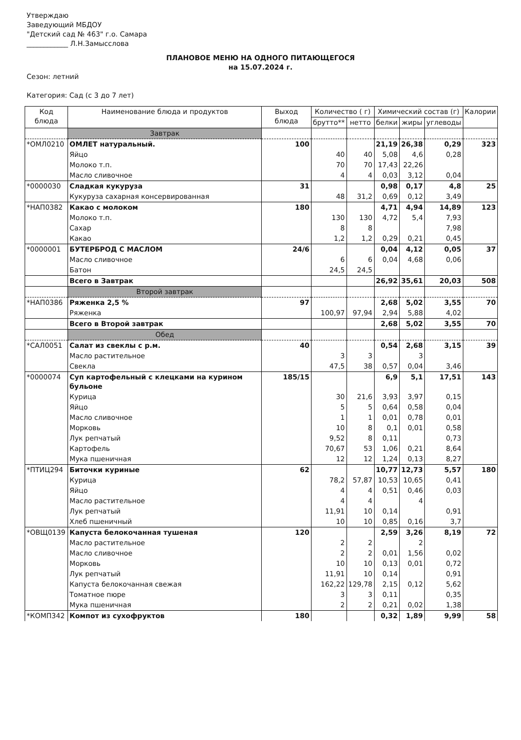Утверждаю
Заведующий МБДОУ
"Детский сад № 463" г.о. Самара
____________ Л.Н.Замысслова
ПЛАНОВОЕ МЕНЮ НА ОДНОГО ПИТАЮЩЕГОСЯ
на 15.07.2024 г.
Сезон: летний
Категория: Сад (с 3 до 7 лет)
| Код блюда | Наименование блюда и продуктов | Выход блюда | Количество ( г) | | Химический состав (г) | | | Калории |
| --- | --- | --- | --- | --- | --- | --- | --- | --- |
| | | | брутто** | нетто | белки | жиры | углеводы | |
| | Завтрак | | | | | | | |
| *ОМЛ0210 | ОМЛЕТ натуральный. | 100 | | | 21,19 | 26,38 | 0,29 | 323 |
| | Яйцо | | 40 | 40 | 5,08 | 4,6 | 0,28 | |
| | Молоко т.п. | | 70 | 70 | 17,43 | 22,26 | | |
| | Масло сливочное | | 4 | 4 | 0,03 | 3,12 | 0,04 | |
| *0000030 | Сладкая кукуруза | 31 | | | 0,98 | 0,17 | 4,8 | 25 |
| | Кукуруза сахарная консервированная | | 48 | 31,2 | 0,69 | 0,12 | 3,49 | |
| *НАП0382 | Какао с молоком | 180 | | | 4,71 | 4,94 | 14,89 | 123 |
| | Молоко т.п. | | 130 | 130 | 4,72 | 5,4 | 7,93 | |
| | Сахар | | 8 | 8 | | | 7,98 | |
| | Какао | | 1,2 | 1,2 | 0,29 | 0,21 | 0,45 | |
| *0000001 | БУТЕРБРОД С МАСЛОМ | 24/6 | | | 0,04 | 4,12 | 0,05 | 37 |
| | Масло сливочное | | 6 | 6 | 0,04 | 4,68 | 0,06 | |
| | Батон | | 24,5 | 24,5 | | | | |
| | Всего в Завтрак | | | | 26,92 | 35,61 | 20,03 | 508 |
| | Второй завтрак | | | | | | | |
| *НАП0386 | Ряженка 2,5 % | 97 | | | 2,68 | 5,02 | 3,55 | 70 |
| | Ряженка | | 100,97 | 97,94 | 2,94 | 5,88 | 4,02 | |
| | Всего в Второй завтрак | | | | 2,68 | 5,02 | 3,55 | 70 |
| | Обед | | | | | | | |
| *САЛ0051 | Салат из свеклы с р.м. | 40 | | | 0,54 | 2,68 | 3,15 | 39 |
| | Масло растительное | | 3 | 3 | | 3 | | |
| | Свекла | | 47,5 | 38 | 0,57 | 0,04 | 3,46 | |
| *0000074 | Суп картофельный с клецками на курином бульоне | 185/15 | | | 6,9 | 5,1 | 17,51 | 143 |
| | Курица | | 30 | 21,6 | 3,93 | 3,97 | 0,15 | |
| | Яйцо | | 5 | 5 | 0,64 | 0,58 | 0,04 | |
| | Масло сливочное | | 1 | 1 | 0,01 | 0,78 | 0,01 | |
| | Морковь | | 10 | 8 | 0,1 | 0,01 | 0,58 | |
| | Лук репчатый | | 9,52 | 8 | 0,11 | | 0,73 | |
| | Картофель | | 70,67 | 53 | 1,06 | 0,21 | 8,64 | |
| | Мука пшеничная | | 12 | 12 | 1,24 | 0,13 | 8,27 | |
| *ПТИЦ294 | Биточки куриные | 62 | | | 10,77 | 12,73 | 5,57 | 180 |
| | Курица | | 78,2 | 57,87 | 10,53 | 10,65 | 0,41 | |
| | Яйцо | | 4 | 4 | 0,51 | 0,46 | 0,03 | |
| | Масло растительное | | 4 | 4 | | 4 | | |
| | Лук репчатый | | 11,91 | 10 | 0,14 | | 0,91 | |
| | Хлеб пшеничный | | 10 | 10 | 0,85 | 0,16 | 3,7 | |
| *ОВЩ0139 | Капуста белокочанная тушеная | 120 | | | 2,59 | 3,26 | 8,19 | 72 |
| | Масло растительное | | 2 | 2 | | 2 | | |
| | Масло сливочное | | 2 | 2 | 0,01 | 1,56 | 0,02 | |
| | Морковь | | 10 | 10 | 0,13 | 0,01 | 0,72 | |
| | Лук репчатый | | 11,91 | 10 | 0,14 | | 0,91 | |
| | Капуста белокочанная свежая | | 162,22 | 129,78 | 2,15 | 0,12 | 5,62 | |
| | Томатное пюре | | 3 | 3 | 0,11 | | 0,35 | |
| | Мука пшеничная | | 2 | 2 | 0,21 | 0,02 | 1,38 | |
| *КОМП342 | Компот из сухофруктов | 180 | | | 0,32 | 1,89 | 9,99 | 58 |